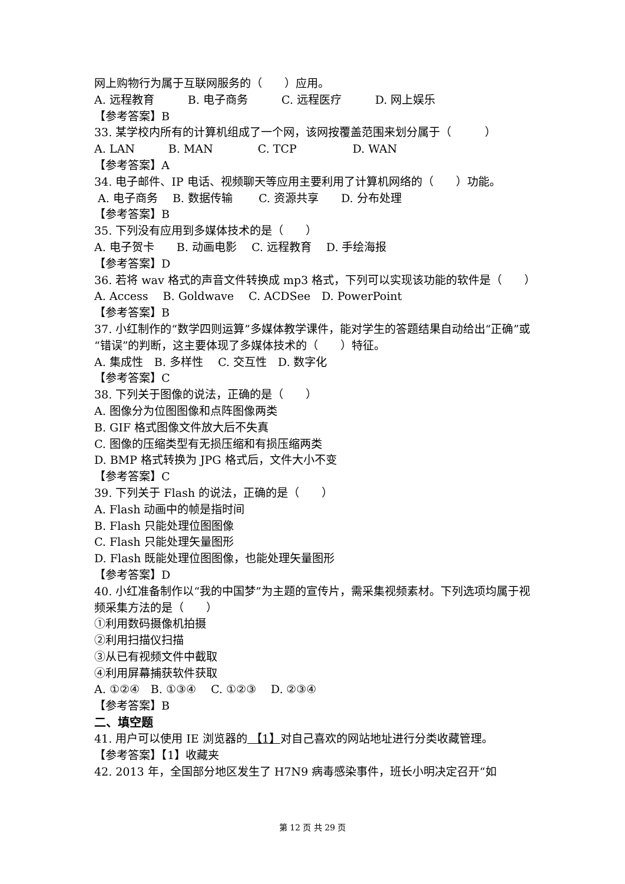网上购物行为属于互联网服务的（　　）应用。
A. 远程教育　　　B. 电子商务　　　C. 远程医疗　　　D. 网上娱乐
【参考答案】B
33. 某学校内所有的计算机组成了一个网，该网按覆盖范围来划分属于（　　　）
A. LAN　　　B. MAN　　　　C. TCP　　　　　D. WAN
【参考答案】A
34. 电子邮件、IP 电话、视频聊天等应用主要利用了计算机网络的（　　）功能。
A. 电子商务　 B. 数据传输　　 C. 资源共享　　D. 分布处理
【参考答案】B
35. 下列没有应用到多媒体技术的是（　　）
A. 电子贺卡　　B. 动画电影　 C. 远程教育　 D. 手绘海报
【参考答案】D
36. 若将 wav 格式的声音文件转换成 mp3 格式，下列可以实现该功能的软件是（　　）
A. Access　 B. Goldwave　 C. ACDSee　D. PowerPoint
【参考答案】B
37. 小红制作的“数学四则运算”多媒体教学课件，能对学生的答题结果自动给出“正确”或“错误”的判断，这主要体现了多媒体技术的（　　）特征。
A. 集成性　B. 多样性　 C. 交互性　D. 数字化
【参考答案】C
38. 下列关于图像的说法，正确的是（　　）
A. 图像分为位图图像和点阵图像两类
B. GIF 格式图像文件放大后不失真
C. 图像的压缩类型有无损压缩和有损压缩两类
D. BMP 格式转换为 JPG 格式后，文件大小不变
【参考答案】C
39. 下列关于 Flash 的说法，正确的是（　　）
A. Flash 动画中的帧是指时间
B. Flash 只能处理位图图像
C. Flash 只能处理矢量图形
D. Flash 既能处理位图图像，也能处理矢量图形
【参考答案】D
40. 小红准备制作以“我的中国梦”为主题的宣传片，需采集视频素材。下列选项均属于视频采集方法的是（　　）
①利用数码摄像机拍摄
②利用扫描仪扫描
③从已有视频文件中截取
④利用屏幕捕获软件获取
A. ①②④　B. ①③④　 C. ①②③　 D. ②③④
【参考答案】B
二、填空题
41. 用户可以使用 IE 浏览器的 【1】对自己喜欢的网站地址进行分类收藏管理。
【参考答案】【1】收藏夹
42. 2013 年，全国部分地区发生了 H7N9 病毒感染事件，班长小明决定召开“如
第 12 页 共 29 页